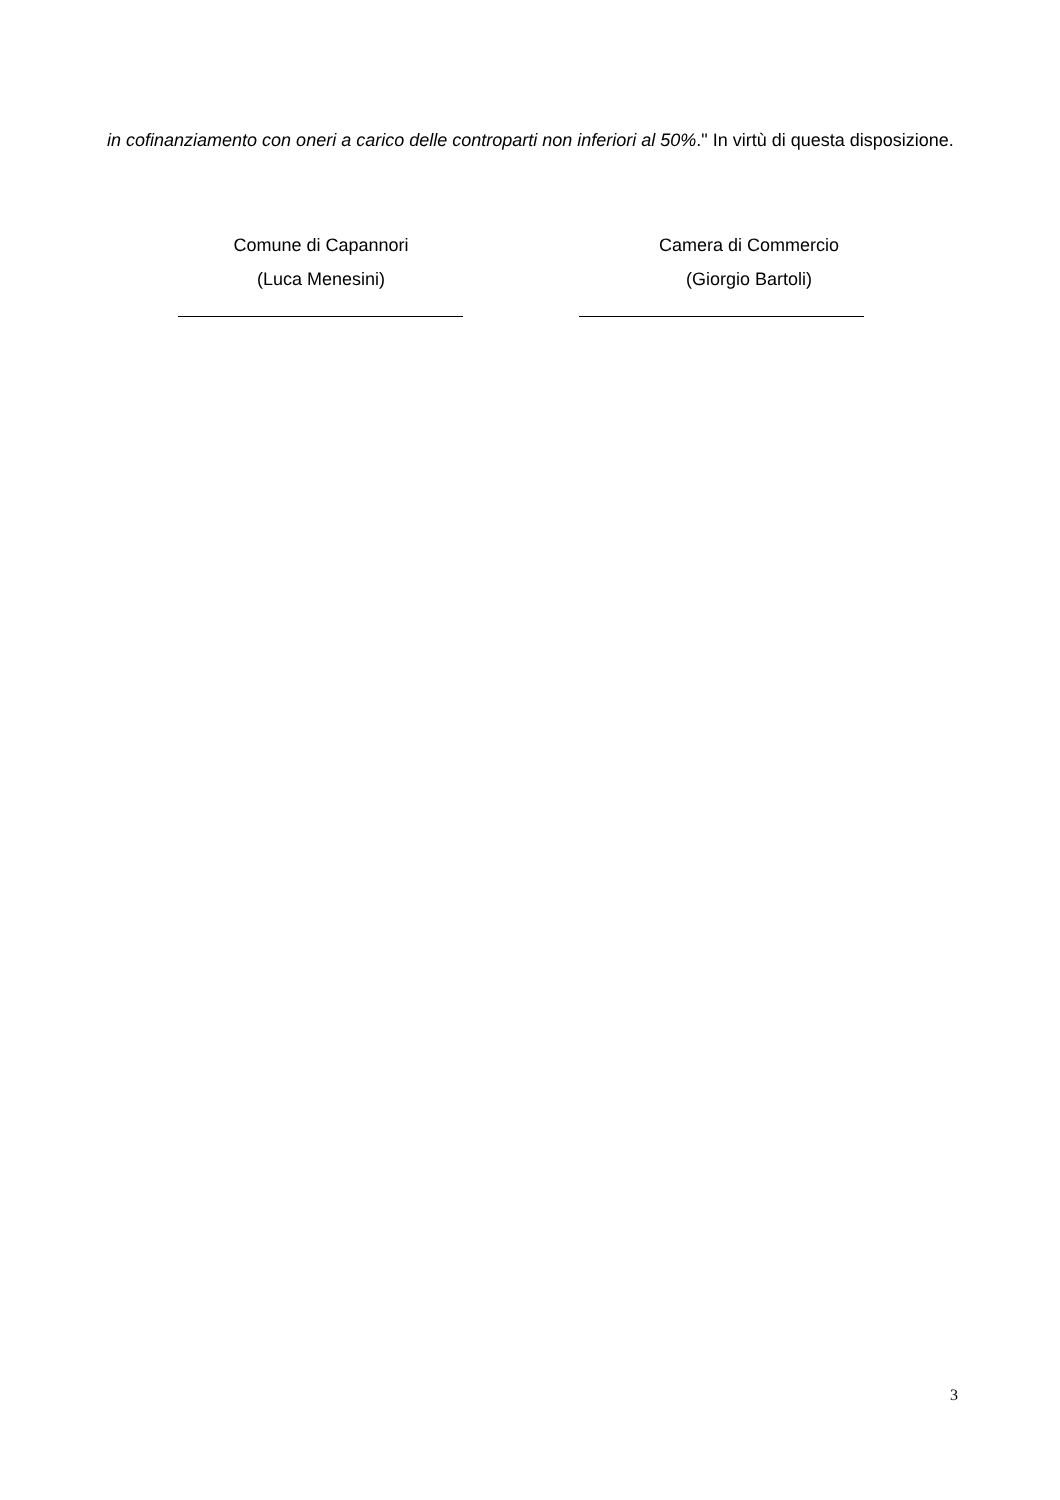in cofinanziamento con oneri a carico delle controparti non inferiori al 50%." In virtù di questa disposizione.
Comune di Capannori
(Luca Menesini)
Camera di Commercio
(Giorgio Bartoli)
3